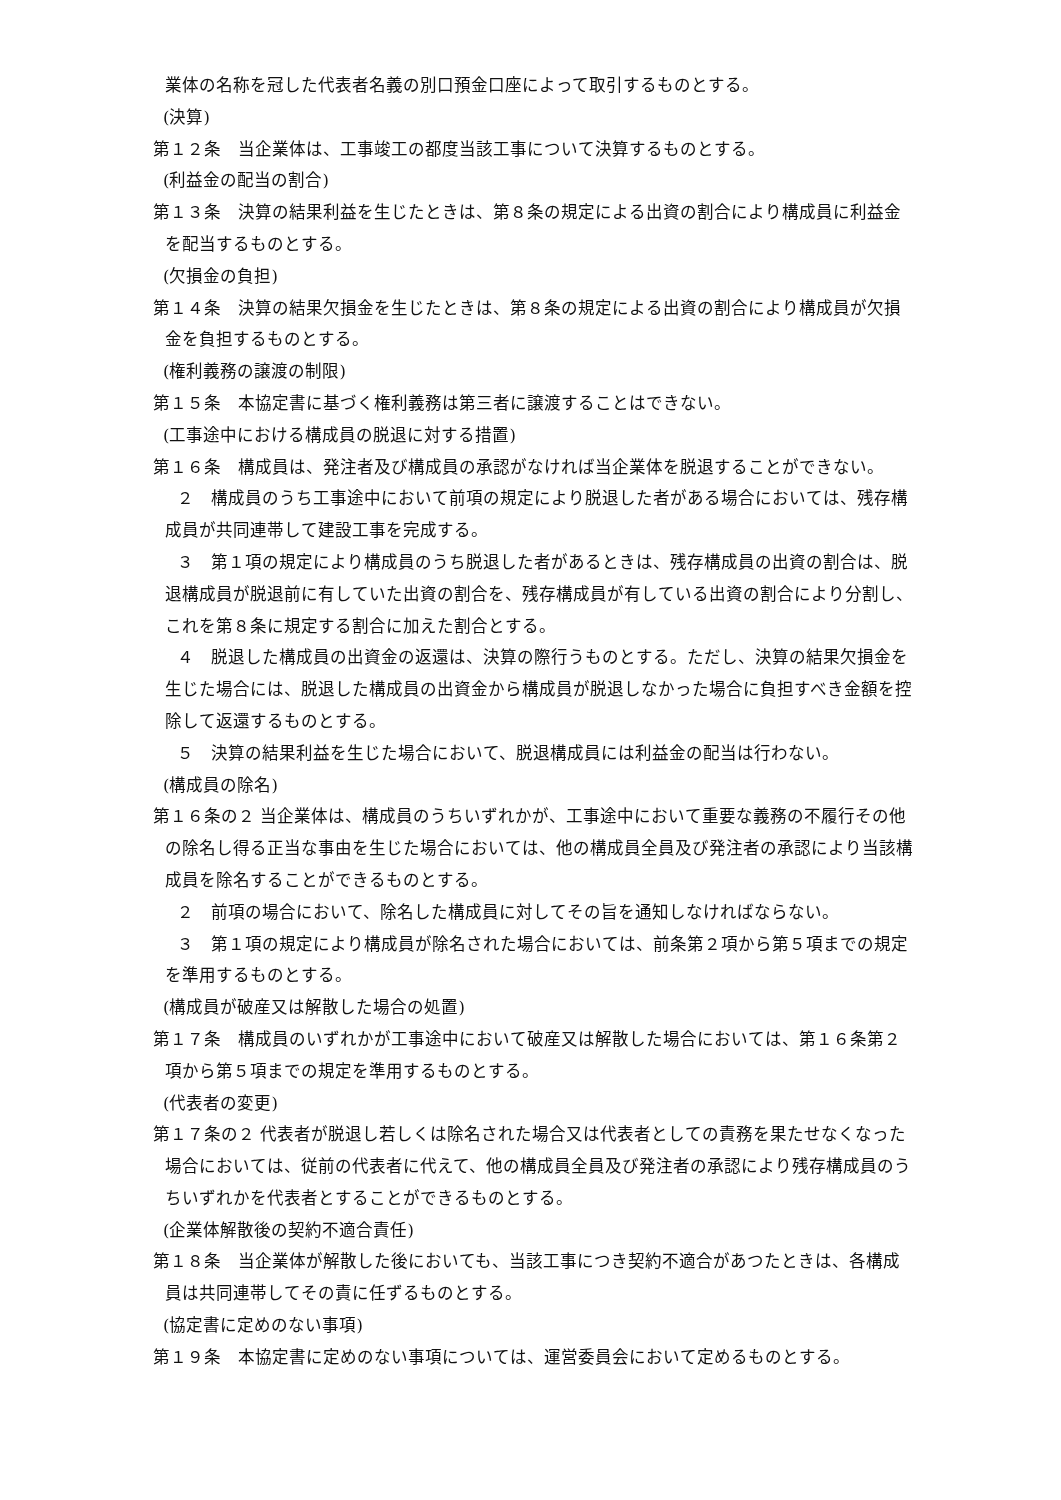業体の名称を冠した代表者名義の別口預金口座によって取引するものとする。
(決算)
第１２条　当企業体は、工事竣工の都度当該工事について決算するものとする。
(利益金の配当の割合)
第１３条　決算の結果利益を生じたときは、第８条の規定による出資の割合により構成員に利益金を配当するものとする。
(欠損金の負担)
第１４条　決算の結果欠損金を生じたときは、第８条の規定による出資の割合により構成員が欠損金を負担するものとする。
(権利義務の譲渡の制限)
第１５条　本協定書に基づく権利義務は第三者に譲渡することはできない。
(工事途中における構成員の脱退に対する措置)
第１６条　構成員は、発注者及び構成員の承認がなければ当企業体を脱退することができない。
２　構成員のうち工事途中において前項の規定により脱退した者がある場合においては、残存構成員が共同連帯して建設工事を完成する。
３　第１項の規定により構成員のうち脱退した者があるときは、残存構成員の出資の割合は、脱退構成員が脱退前に有していた出資の割合を、残存構成員が有している出資の割合により分割し、これを第８条に規定する割合に加えた割合とする。
４　脱退した構成員の出資金の返還は、決算の際行うものとする。ただし、決算の結果欠損金を生じた場合には、脱退した構成員の出資金から構成員が脱退しなかった場合に負担すべき金額を控除して返還するものとする。
５　決算の結果利益を生じた場合において、脱退構成員には利益金の配当は行わない。
(構成員の除名)
第１６条の２ 当企業体は、構成員のうちいずれかが、工事途中において重要な義務の不履行その他の除名し得る正当な事由を生じた場合においては、他の構成員全員及び発注者の承認により当該構成員を除名することができるものとする。
２　前項の場合において、除名した構成員に対してその旨を通知しなければならない。
３　第１項の規定により構成員が除名された場合においては、前条第２項から第５項までの規定を準用するものとする。
(構成員が破産又は解散した場合の処置)
第１７条　構成員のいずれかが工事途中において破産又は解散した場合においては、第１６条第２項から第５項までの規定を準用するものとする。
(代表者の変更)
第１７条の２ 代表者が脱退し若しくは除名された場合又は代表者としての責務を果たせなくなった場合においては、従前の代表者に代えて、他の構成員全員及び発注者の承認により残存構成員のうちいずれかを代表者とすることができるものとする。
(企業体解散後の契約不適合責任)
第１８条　当企業体が解散した後においても、当該工事につき契約不適合があつたときは、各構成員は共同連帯してその責に任ずるものとする。
(協定書に定めのない事項)
第１９条　本協定書に定めのない事項については、運営委員会において定めるものとする。